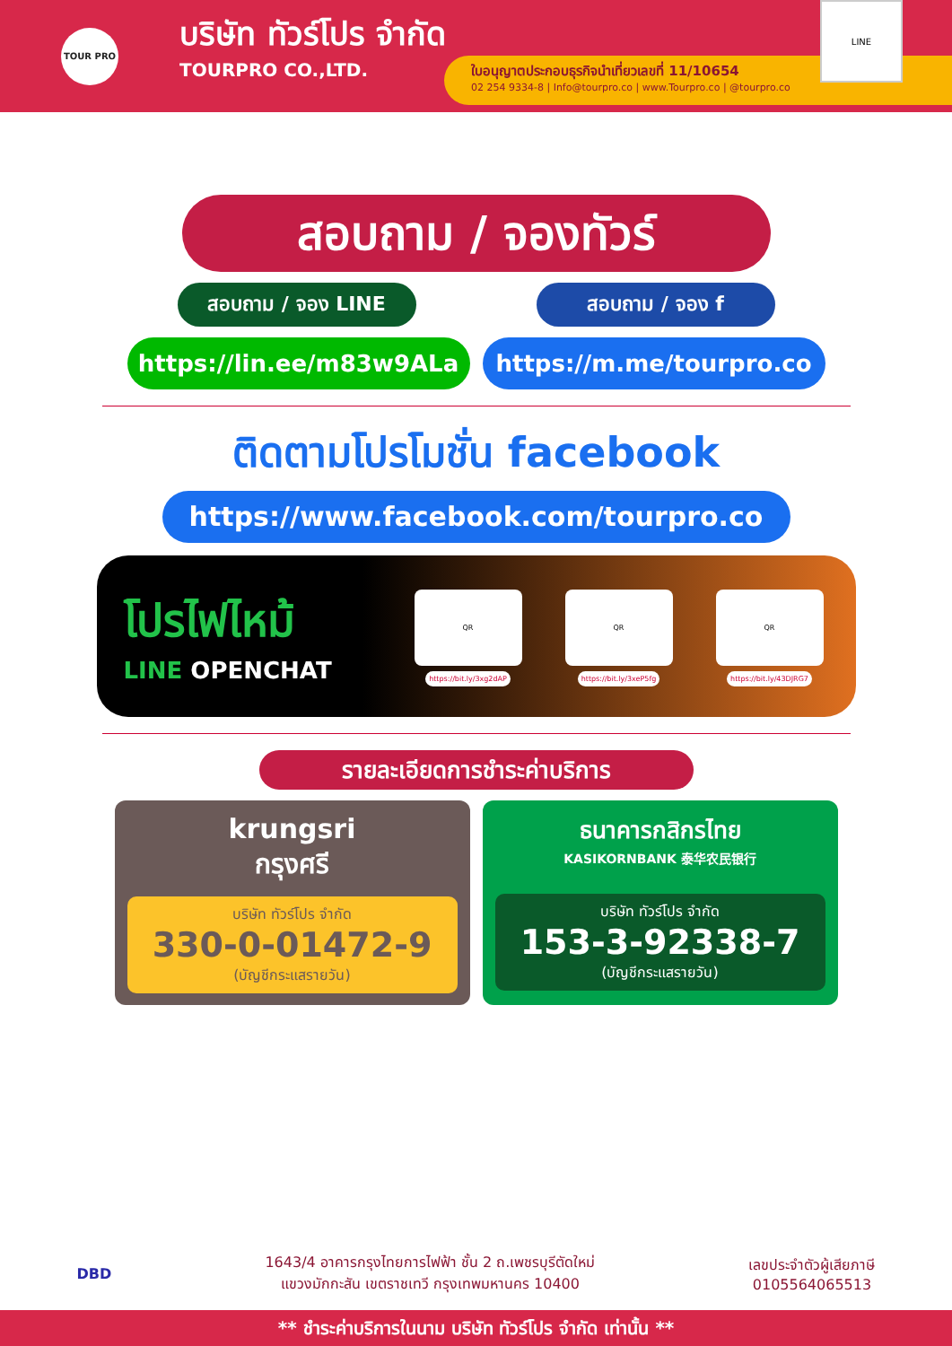TOUR PRO
บริษัท ทัวร์โปร จำกัด
TOURPRO CO.,LTD.
ใบอนุญาตประกอบธุรกิจนำเที่ยวเลขที่ 11/10654
02 254 9334-8 | Info@tourpro.co | www.Tourpro.co | @tourpro.co
LINE
สอบถาม / จองทัวร์
สอบถาม / จอง LINE สอบถาม / จอง f
https://lin.ee/m83w9ALa https://m.me/tourpro.co
ติดตามโปรโมชั่น facebook
https://www.facebook.com/tourpro.co
โปรไฟไหม้
LINE OPENCHAT
QR
https://bit.ly/3xg2dAP
QR
https://bit.ly/3xeP5fg
QR
https://bit.ly/43DJRG7
รายละเอียดการชำระค่าบริการ
krungsri
กรุงศรี
บริษัท ทัวร์โปร จำกัด
330-0-01472-9
(บัญชีกระแสรายวัน)
ธนาคารกสิกรไทย
KASIKORNBANK 泰华农民银行
บริษัท ทัวร์โปร จำกัด
153-3-92338-7
(บัญชีกระแสรายวัน)
DBD
1643/4 อาคารกรุงไทยการไฟฟ้า ชั้น 2 ถ.เพชรบุรีตัดใหม่
แขวงมักกะสัน เขตราชเทวี กรุงเทพมหานคร 10400
เลขประจำตัวผู้เสียภาษี
0105564065513
** ชำระค่าบริการในนาม บริษัท ทัวร์โปร จำกัด เท่านั้น **